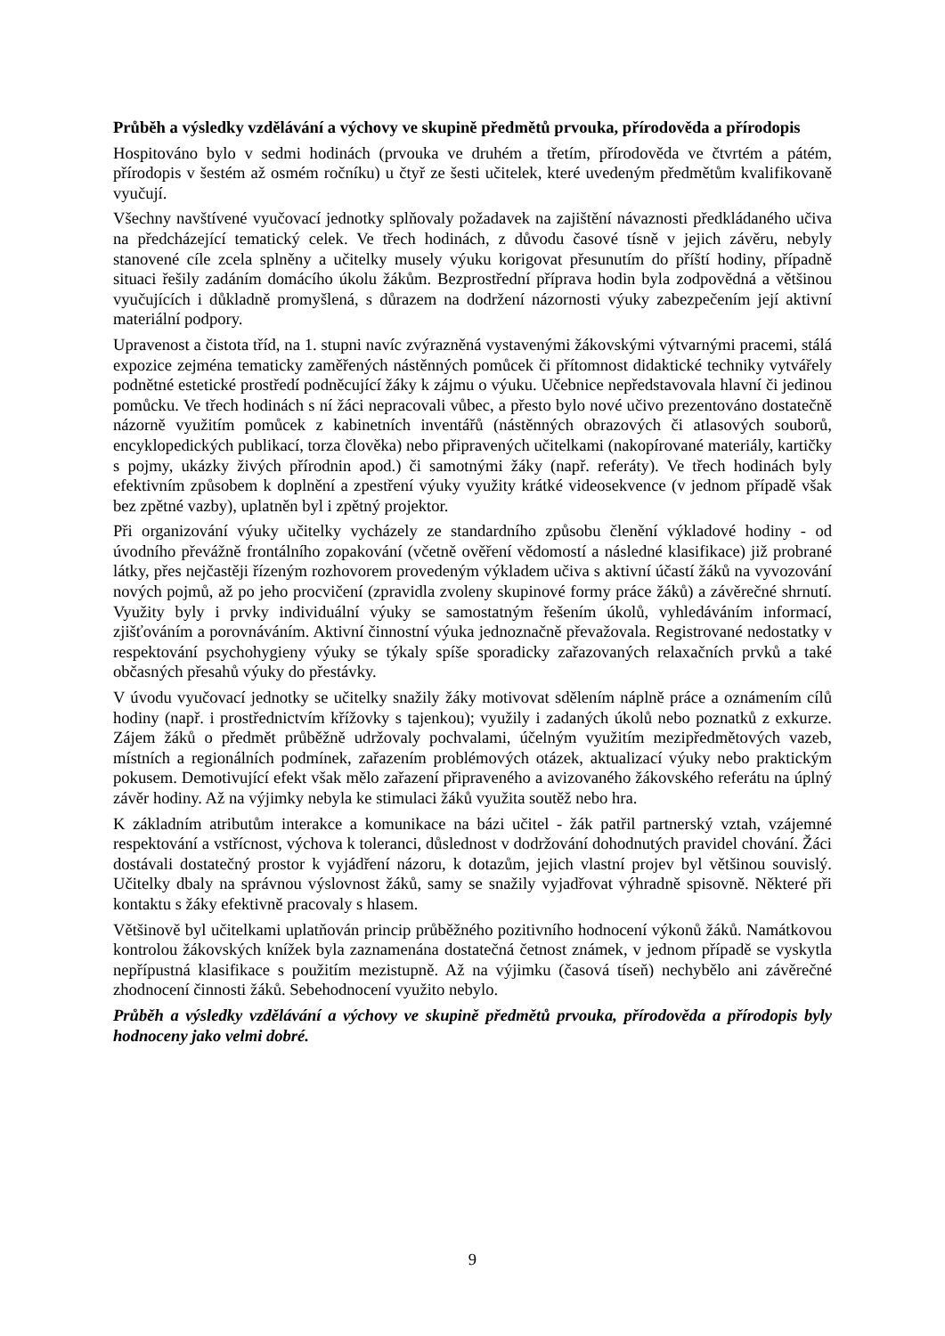Průběh a výsledky vzdělávání a výchovy ve skupině předmětů prvouka, přírodověda a přírodopis
Hospitováno bylo v sedmi hodinách (prvouka ve druhém a třetím, přírodověda ve čtvrtém a pátém, přírodopis v šestém až osmém ročníku) u čtyř ze šesti učitelek, které uvedeným předmětům kvalifikovaně vyučují.
Všechny navštívené vyučovací jednotky splňovaly požadavek na zajištění návaznosti předkládaného učiva na předcházející tematický celek. Ve třech hodinách, z důvodu časové tísně v jejich závěru, nebyly stanovené cíle zcela splněny a učitelky musely výuku korigovat přesunutím do příští hodiny, případně situaci řešily zadáním domácího úkolu žákům. Bezprostřední příprava hodin byla zodpovědná a většinou vyučujících i důkladně promyšlená, s důrazem na dodržení názornosti výuky zabezpečením její aktivní materiální podpory.
Upravenost a čistota tříd, na 1. stupni navíc zvýrazněná vystavenými žákovskými výtvarnými pracemi, stálá expozice zejména tematicky zaměřených nástěnných pomůcek či přítomnost didaktické techniky vytvářely podnětné estetické prostředí podněcující žáky k zájmu o výuku. Učebnice nepředstavovala hlavní či jedinou pomůcku. Ve třech hodinách s ní žáci nepracovali vůbec, a přesto bylo nové učivo prezentováno dostatečně názorně využitím pomůcek z kabinetních inventářů (nástěnných obrazových či atlasových souborů, encyklopedických publikací, torza člověka) nebo připravených učitelkami (nakopírované materiály, kartičky s pojmy, ukázky živých přírodnin apod.) či samotnými žáky (např. referáty). Ve třech hodinách byly efektivním způsobem k doplnění a zpestření výuky využity krátké videosekvence (v jednom případě však bez zpětné vazby), uplatněn byl i zpětný projektor.
Při organizování výuky učitelky vycházely ze standardního způsobu členění výkladové hodiny - od úvodního převážně frontálního zopakování (včetně ověření vědomostí a následné klasifikace) již probrané látky, přes nejčastěji řízeným rozhovorem provedeným výkladem učiva s aktivní účastí žáků na vyvozování nových pojmů, až po jeho procvičení (zpravidla zvoleny skupinové formy práce žáků) a závěrečné shrnutí. Využity byly i prvky individuální výuky se samostatným řešením úkolů, vyhledáváním informací, zjišťováním a porovnáváním. Aktivní činnostní výuka jednoznačně převažovala. Registrované nedostatky v respektování psychohygieny výuky se týkaly spíše sporadicky zařazovaných relaxačních prvků a také občasných přesahů výuky do přestávky.
V úvodu vyučovací jednotky se učitelky snažily žáky motivovat sdělením náplně práce a oznámením cílů hodiny (např. i prostřednictvím křížovky s tajenkou); využily i zadaných úkolů nebo poznatků z exkurze. Zájem žáků o předmět průběžně udržovaly pochvalami, účelným využitím mezipředmětových vazeb, místních a regionálních podmínek, zařazením problémových otázek, aktualizací výuky nebo praktickým pokusem. Demotivující efekt však mělo zařazení připraveného a avizovaného žákovského referátu na úplný závěr hodiny. Až na výjimky nebyla ke stimulaci žáků využita soutěž nebo hra.
K základním atributům interakce a komunikace na bázi učitel - žák patřil partnerský vztah, vzájemné respektování a vstřícnost, výchova k toleranci, důslednost v dodržování dohodnutých pravidel chování. Žáci dostávali dostatečný prostor k vyjádření názoru, k dotazům, jejich vlastní projev byl většinou souvislý. Učitelky dbaly na správnou výslovnost žáků, samy se snažily vyjadřovat výhradně spisovně. Některé při kontaktu s žáky efektivně pracovaly s hlasem.
Většinově byl učitelkami uplatňován princip průběžného pozitivního hodnocení výkonů žáků. Namátkovou kontrolou žákovských knížek byla zaznamenána dostatečná četnost známek, v jednom případě se vyskytla nepřípustná klasifikace s použitím mezistupně. Až na výjimku (časová tíseň) nechybělo ani závěrečné zhodnocení činnosti žáků. Sebehodnocení využito nebylo.
Průběh a výsledky vzdělávání a výchovy ve skupině předmětů prvouka, přírodověda a přírodopis byly hodnoceny jako velmi dobré.
9